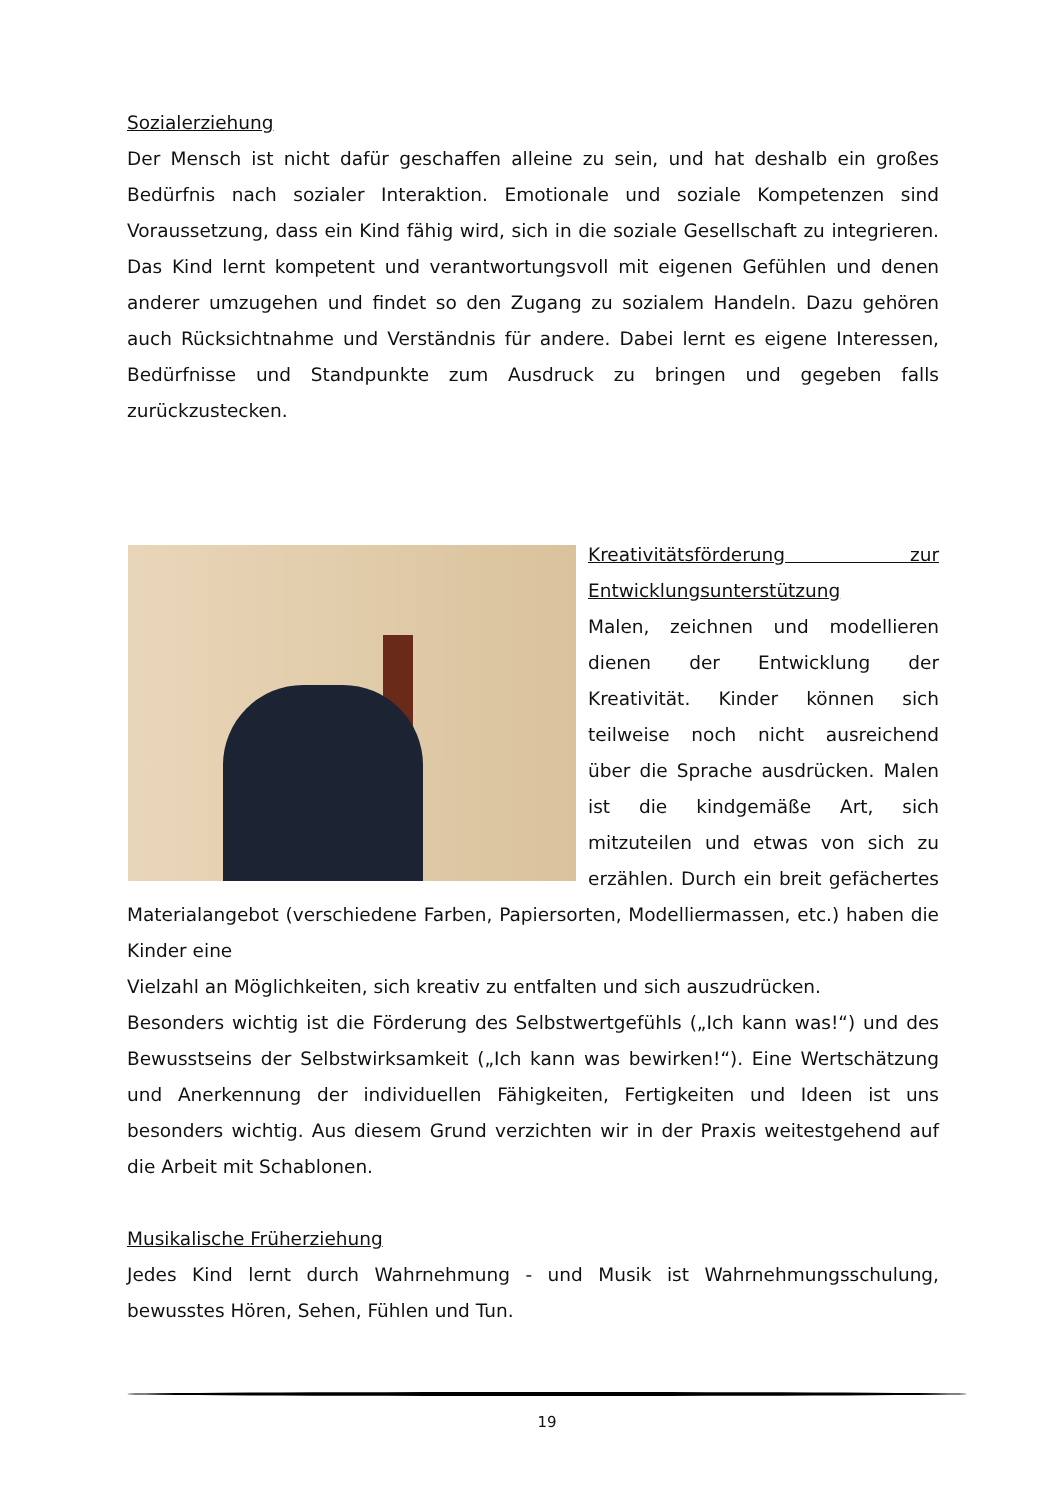Sozialerziehung
Der Mensch ist nicht dafür geschaffen alleine zu sein, und hat deshalb ein großes Bedürfnis nach sozialer Interaktion. Emotionale und soziale Kompetenzen sind Voraussetzung, dass ein Kind fähig wird, sich in die soziale Gesellschaft zu integrieren. Das Kind lernt kompetent und verantwortungsvoll mit eigenen Gefühlen und denen anderer umzugehen und findet so den Zugang zu sozialem Handeln. Dazu gehören auch Rücksichtnahme und Verständnis für andere. Dabei lernt es eigene Interessen, Bedürfnisse und Standpunkte zum Ausdruck zu bringen und gegeben falls zurückzustecken.
Kreativitätsförderung zur Entwicklungsunterstützung
Malen, zeichnen und modellieren dienen der Entwicklung der Kreativität. Kinder können sich teilweise noch nicht ausreichend über die Sprache ausdrücken. Malen ist die kindgemäße Art, sich mitzuteilen und etwas von sich zu erzählen. Durch ein breit gefächertes Materialangebot (verschiedene Farben, Papiersorten, Modelliermassen, etc.) haben die Kinder eine
Vielzahl an Möglichkeiten, sich kreativ zu entfalten und sich auszudrücken.
Besonders wichtig ist die Förderung des Selbstwertgefühls („Ich kann was!“) und des Bewusstseins der Selbstwirksamkeit („Ich kann was bewirken!“). Eine Wertschätzung und Anerkennung der individuellen Fähigkeiten, Fertigkeiten und Ideen ist uns besonders wichtig. Aus diesem Grund verzichten wir in der Praxis weitestgehend auf die Arbeit mit Schablonen.
Musikalische Früherziehung
Jedes Kind lernt durch Wahrnehmung - und Musik ist Wahrnehmungsschulung, bewusstes Hören, Sehen, Fühlen und Tun.
19